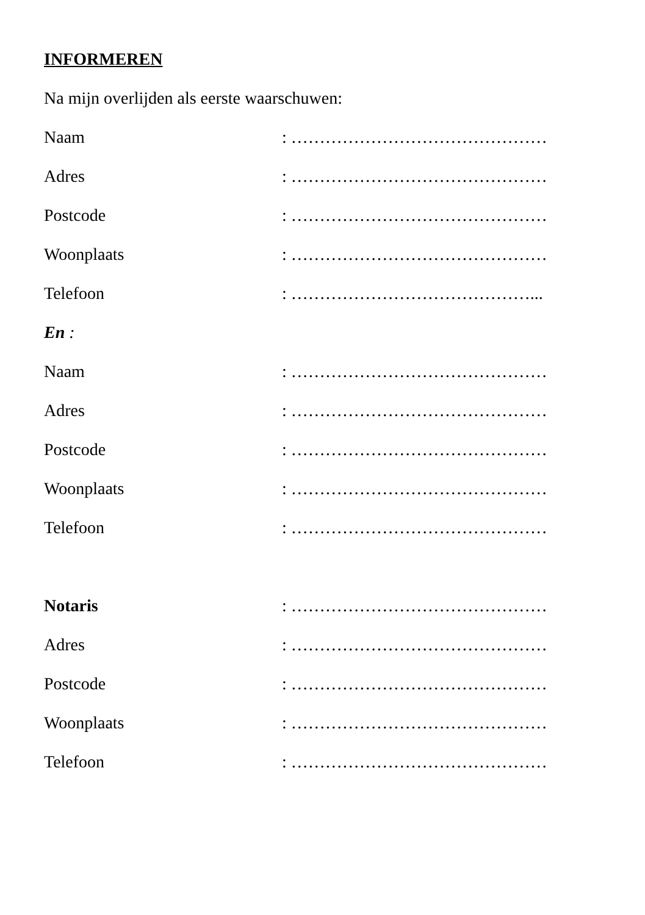INFORMEREN
Na mijn overlijden als eerste waarschuwen:
Naam: ………………………………………
Adres: ………………………………………
Postcode: ………………………………………
Woonplaats: ………………………………………
Telefoon: ……………………………………...
En :
Naam: ………………………………………
Adres: ………………………………………
Postcode: ………………………………………
Woonplaats: ………………………………………
Telefoon: ………………………………………
Notaris: ………………………………………
Adres: ………………………………………
Postcode: ………………………………………
Woonplaats: ………………………………………
Telefoon: ………………………………………